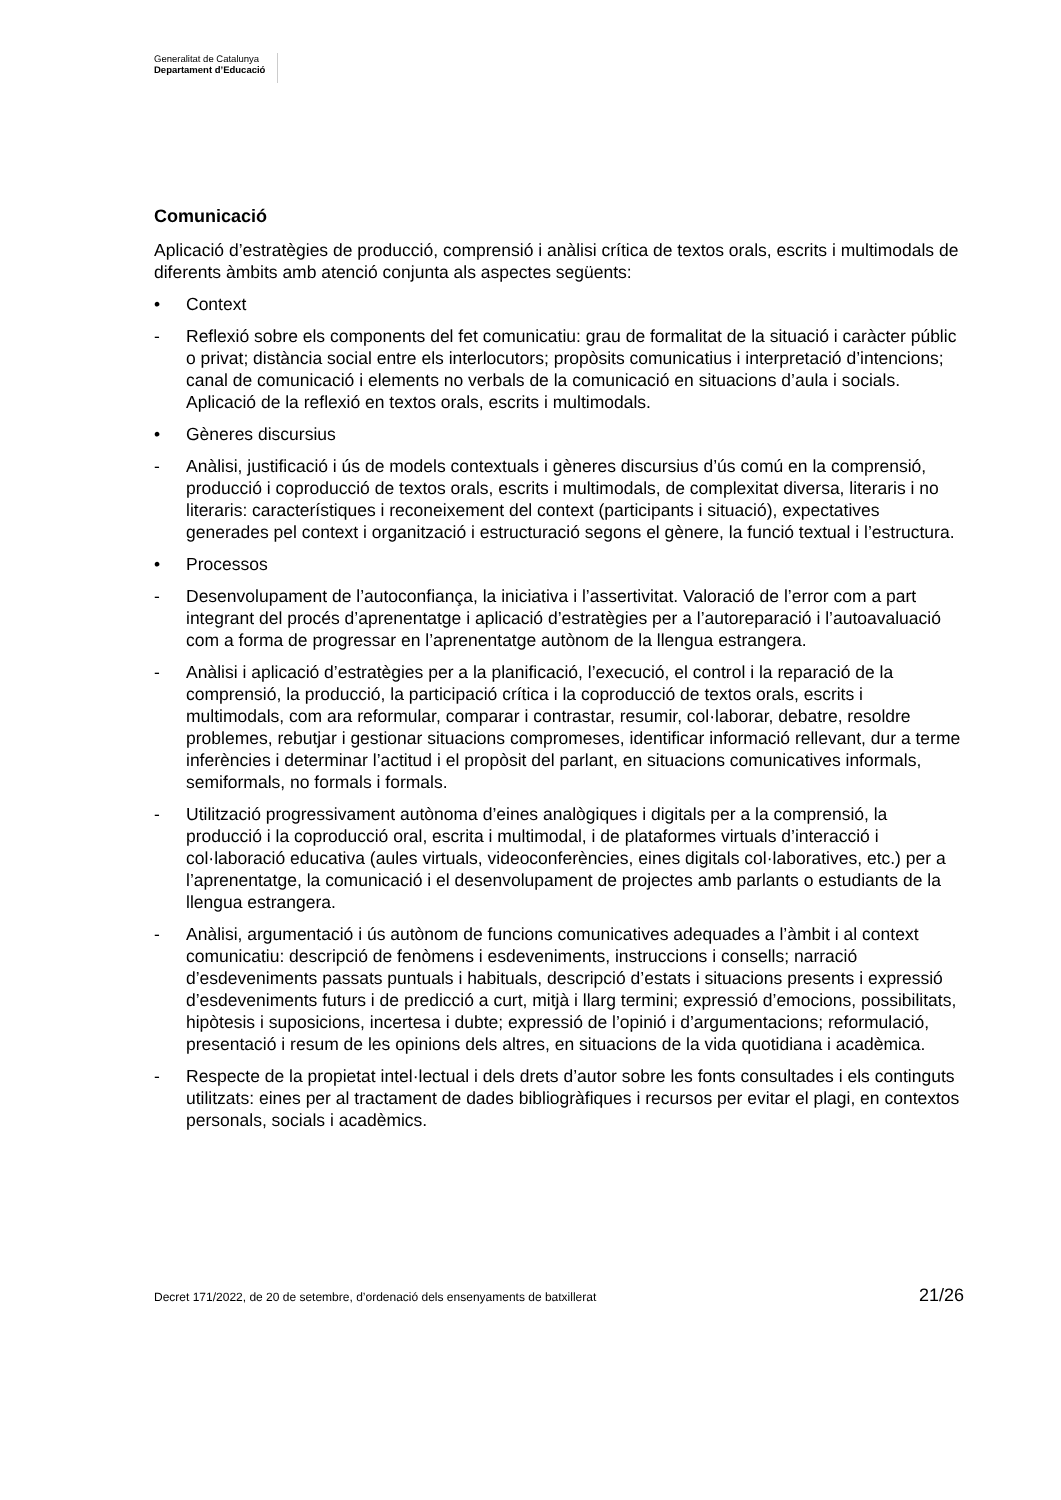Generalitat de Catalunya
Departament d’Educació
Comunicació
Aplicació d’estratègies de producció, comprensió i anàlisi crítica de textos orals, escrits i multimodals de diferents àmbits amb atenció conjunta als aspectes següents:
• Context
- Reflexió sobre els components del fet comunicatiu: grau de formalitat de la situació i caràcter públic o privat; distància social entre els interlocutors; propòsits comunicatius i interpretació d’intencions; canal de comunicació i elements no verbals de la comunicació en situacions d’aula i socials. Aplicació de la reflexió en textos orals, escrits i multimodals.
• Gèneres discursius
- Anàlisi, justificació i ús de models contextuals i gèneres discursius d’ús comú en la comprensió, producció i coproducció de textos orals, escrits i multimodals, de complexitat diversa, literaris i no literaris: característiques i reconeixement del context (participants i situació), expectatives generades pel context i organització i estructuració segons el gènere, la funció textual i l’estructura.
• Processos
- Desenvolupament de l’autoconfiança, la iniciativa i l’assertivitat. Valoració de l’error com a part integrant del procés d’aprenentatge i aplicació d’estratègies per a l’autoreparació i l’autoavaluació com a forma de progressar en l’aprenentatge autònom de la llengua estrangera.
- Anàlisi i aplicació d’estratègies per a la planificació, l’execució, el control i la reparació de la comprensió, la producció, la participació crítica i la coproducció de textos orals, escrits i multimodals, com ara reformular, comparar i contrastar, resumir, col·laborar, debatre, resoldre problemes, rebutjar i gestionar situacions compromeses, identificar informació rellevant, dur a terme inferències i determinar l’actitud i el propòsit del parlant, en situacions comunicatives informals, semiformals, no formals i formals.
- Utilització progressivament autònoma d’eines analògiques i digitals per a la comprensió, la producció i la coproducció oral, escrita i multimodal, i de plataformes virtuals d’interacció i col·laboració educativa (aules virtuals, videoconferències, eines digitals col·laboratives, etc.) per a l’aprenentatge, la comunicació i el desenvolupament de projectes amb parlants o estudiants de la llengua estrangera.
- Anàlisi, argumentació i ús autònom de funcions comunicatives adequades a l’àmbit i al context comunicatiu: descripció de fenòmens i esdeveniments, instruccions i consells; narració d’esdeveniments passats puntuals i habituals, descripció d’estats i situacions presents i expressió d’esdeveniments futurs i de predicció a curt, mitjà i llarg termini; expressió d’emocions, possibilitats, hipòtesis i suposicions, incertesa i dubte; expressió de l’opinió i d’argumentacions; reformulació, presentació i resum de les opinions dels altres, en situacions de la vida quotidiana i acadèmica.
- Respecte de la propietat intel·lectual i dels drets d’autor sobre les fonts consultades i els continguts utilitzats: eines per al tractament de dades bibliogràfiques i recursos per evitar el plagi, en contextos personals, socials i acadèmics.
Decret 171/2022, de 20 de setembre, d’ordenació dels ensenyaments de batxillerat 21/26